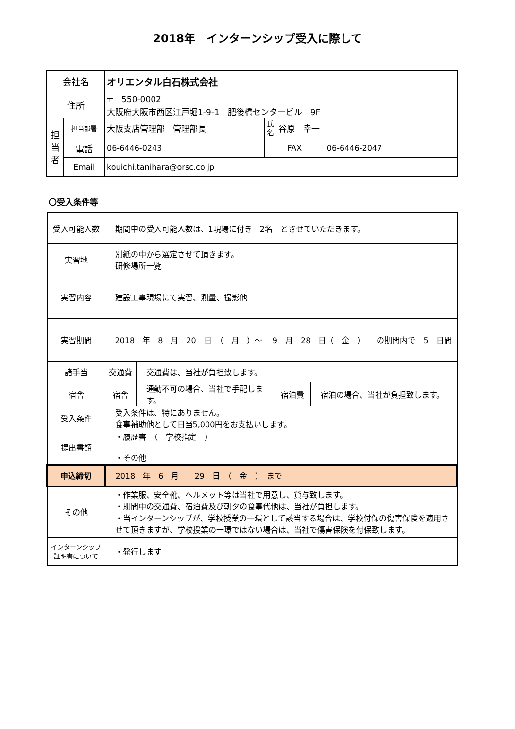2018年　インターンシップ受入に際して
| 会社名 | | オリエンタル白石株式会社 | | | |
| 住所 | | 〒 550-0002 大阪府大阪市西区江戸堀1-9-1 肥後橋センタービル 9F | | | |
| 担 当 者 | 担当部署 | 大阪支店管理部 管理部長 | 氏 名 | 谷原 幸一 | |
| | 電話 | 06-6446-0243 | FAX | | 06-6446-2047 |
| | Email | kouichi.tanihara@orsc.co.jp | | | |
〇受入条件等
| 受入可能人数 | 期間中の受入可能人数は、1現場に付き 2名 とさせていただきます。 | | | |
| 実習地 | 別紙の中から選定させて頂きます。 研修場所一覧 | | | |
| 実習内容 | 建設工事現場にて実習、測量、撮影他 | | | |
| 実習期間 | 2018 年 8 月 20 日 （ 月 ）～ 9 月 28 日（ 金 ） の期間内で 5 日間 | | | |
| 諸手当 | 交通費 | 交通費は、当社が負担致します。 | | |
| 宿舎 | 宿舎 | 通勤不可の場合、当社で手配します。 | 宿泊費 | 宿泊の場合、当社が負担致します。 |
| 受入条件 | 受入条件は、特にありません。 食事補助他として日当5,000円をお支払いします。 | | | |
| 提出書類 | ・履歴書 （ 学校指定 ） ・その他 | | | |
| 申込締切 | 2018 年 6 月 29 日 （ 金 ） まで | | | |
| その他 | ・作業服、安全靴、ヘルメット等は当社で用意し、貸与致します。 ・期間中の交通費、宿泊費及び朝夕の食事代他は、当社が負担します。 ・当インターンシップが、学校授業の一環として該当する場合は、学校付保の傷害保険を適用させて頂きますが、学校授業の一環ではない場合は、当社で傷害保険を付保致します。 | | | |
| インターンシップ 証明書について | ・発行します | | | |